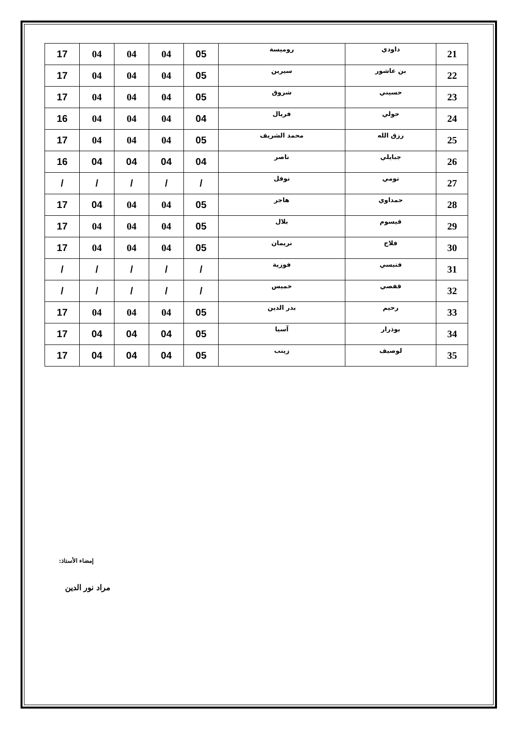| 21 | داودي | روميسة | 05 | 04 | 04 | 04 | 17 |
| 22 | بن عاشور | سيرين | 05 | 04 | 04 | 04 | 17 |
| 23 | حسيني | شروق | 05 | 04 | 04 | 04 | 17 |
| 24 | حولي | فريال | 04 | 04 | 04 | 04 | 16 |
| 25 | رزق الله | محمد الشريف | 05 | 04 | 04 | 04 | 17 |
| 26 | جبايلي | ناصر | 04 | 04 | 04 | 04 | 16 |
| 27 | تومي | نوفل | / | / | / | / | / |
| 28 | حمداوي | هاجر | 05 | 04 | 04 | 04 | 17 |
| 29 | قيسوم | بلال | 05 | 04 | 04 | 04 | 17 |
| 30 | فلاح | نريمان | 05 | 04 | 04 | 04 | 17 |
| 31 | فتيسي | فوزية | / | / | / | / | / |
| 32 | قفصي | خميس | / | / | / | / | / |
| 33 | رحيم | بدر الدين | 05 | 04 | 04 | 04 | 17 |
| 34 | بوذرار | آسيا | 05 | 04 | 04 | 04 | 17 |
| 35 | لوصيف | زينب | 05 | 04 | 04 | 04 | 17 |
إمضاء الأستاذ:
مراد نور الدين